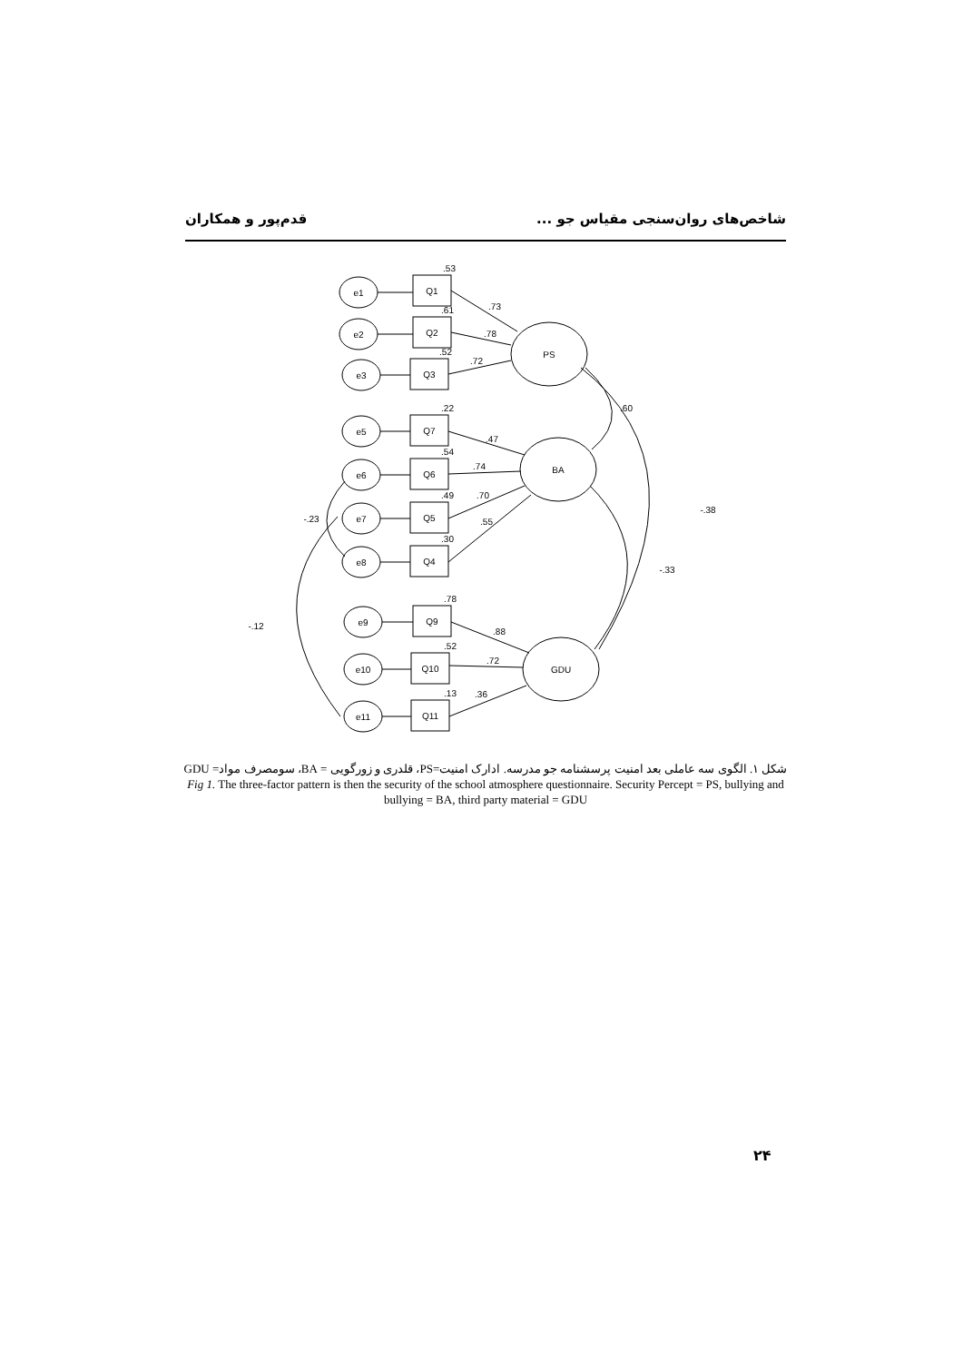شاخص‌های روان‌سنجی مقیاس جو ... قدم‌پور و همکاران
e1
Q1
e2
Q2
e3
Q3
e5
Q7
e6
Q6
e7
Q5
e8
Q4
e9
Q9
e10
Q10
e11
Q11
PS
BA
GDU
.53
.61
.52
.22
.54
.49
.30
.78
.52
.13
.73
.78
.72
.47
.74
.70
.55
.88
.72
.36
.60
-.38
-.33
-.23
-.12
شکل ۱. الگوی سه عاملی بعد امنیت پرسشنامه جو مدرسه. ادارک امنیت=PS، قلدری و زورگویی = BA، سومصرف مواد= GDU
Fig 1. The three-factor pattern is then the security of the school atmosphere questionnaire. Security Percept = PS, bullying and bullying = BA, third party material = GDU
۲۴